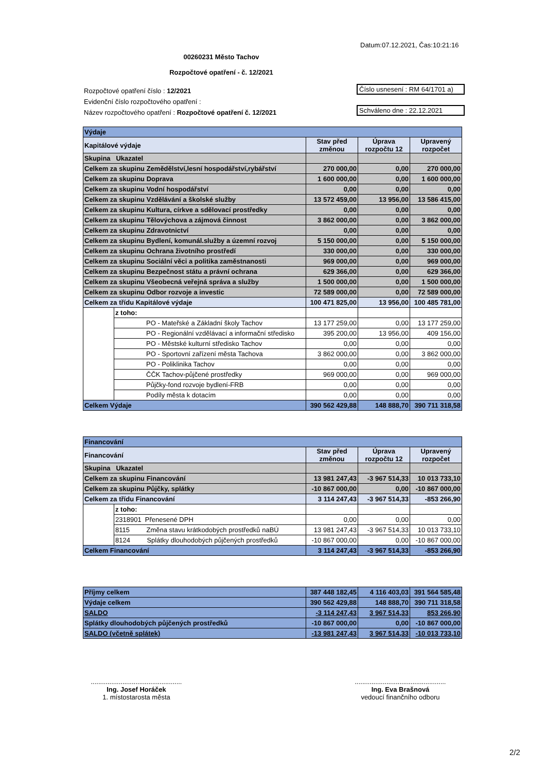Datum:07.12.2021, Čas:10:21:16
00260231 Město Tachov
Rozpočtové opatření - č. 12/2021
Rozpočtové opatření číslo : 12/2021
Evidenční číslo rozpočtového opatření :
Název rozpočtového opatření : Rozpočtové opatření č. 12/2021
Číslo usnesení : RM 64/1701 a)
Schváleno dne : 22.12.2021
| Výdaje | | | | |
| Kapitálové výdaje | | Stav před změnou | Úprava rozpočtu 12 | Upravený rozpočet |
| Skupina Ukazatel | | | | |
| Celkem za skupinu Zemědělství,lesní hospodářství,rybářství | | 270 000,00 | 0,00 | 270 000,00 |
| Celkem za skupinu Doprava | | 1 600 000,00 | 0,00 | 1 600 000,00 |
| Celkem za skupinu Vodní hospodářství | | 0,00 | 0,00 | 0,00 |
| Celkem za skupinu Vzdělávání a školské služby | | 13 572 459,00 | 13 956,00 | 13 586 415,00 |
| Celkem za skupinu Kultura, církve a sdělovací prostředky | | 0,00 | 0,00 | 0,00 |
| Celkem za skupinu Tělovýchova a zájmová činnost | | 3 862 000,00 | 0,00 | 3 862 000,00 |
| Celkem za skupinu Zdravotnictví | | 0,00 | 0,00 | 0,00 |
| Celkem za skupinu Bydlení, komunál.služby a územní rozvoj | | 5 150 000,00 | 0,00 | 5 150 000,00 |
| Celkem za skupinu Ochrana životního prostředí | | 330 000,00 | 0,00 | 330 000,00 |
| Celkem za skupinu Sociální věci a politika zaměstnanosti | | 969 000,00 | 0,00 | 969 000,00 |
| Celkem za skupinu Bezpečnost státu a právní ochrana | | 629 366,00 | 0,00 | 629 366,00 |
| Celkem za skupinu Všeobecná veřejná správa a služby | | 1 500 000,00 | 0,00 | 1 500 000,00 |
| Celkem za skupinu Odbor rozvoje a investic | | 72 589 000,00 | 0,00 | 72 589 000,00 |
| Celkem za třídu Kapitálové výdaje | | 100 471 825,00 | 13 956,00 | 100 485 781,00 |
| | z toho: | | | |
| | PO - Mateřské a Základní školy Tachov | 13 177 259,00 | 0,00 | 13 177 259,00 |
| | PO - Regionální vzdělávací a informační středisko | 395 200,00 | 13 956,00 | 409 156,00 |
| | PO - Městské kulturní středisko Tachov | 0,00 | 0,00 | 0,00 |
| | PO - Sportovní zařízení města Tachova | 3 862 000,00 | 0,00 | 3 862 000,00 |
| | PO - Poliklinika Tachov | 0,00 | 0,00 | 0,00 |
| | ČČK Tachov-půjčené prostředky | 969 000,00 | 0,00 | 969 000,00 |
| | Půjčky-fond rozvoje bydlení-FRB | 0,00 | 0,00 | 0,00 |
| | Podíly města k dotacím | 0,00 | 0,00 | 0,00 |
| Celkem Výdaje | | 390 562 429,88 | 148 888,70 | 390 711 318,58 |
| Financování | | | | |
| Financování | | Stav před změnou | Úprava rozpočtu 12 | Upravený rozpočet |
| Skupina Ukazatel | | | | |
| Celkem za skupinu Financování | | 13 981 247,43 | -3 967 514,33 | 10 013 733,10 |
| Celkem za skupinu Půjčky, splátky | | -10 867 000,00 | 0,00 | -10 867 000,00 |
| Celkem za třídu Financování | | 3 114 247,43 | -3 967 514,33 | -853 266,90 |
| | z toho: | | | |
| | 2318901 Přenesené DPH | 0,00 | 0,00 | 0,00 |
| | 8115 Změna stavu krátkodobých prostředků naBÚ | 13 981 247,43 | -3 967 514,33 | 10 013 733,10 |
| | 8124 Splátky dlouhodobých půjčených prostředků | -10 867 000,00 | 0,00 | -10 867 000,00 |
| Celkem Financování | | 3 114 247,43 | -3 967 514,33 | -853 266,90 |
| Příjmy celkem | 387 448 182,45 | 4 116 403,03 | 391 564 585,48 |
| Výdaje celkem | 390 562 429,88 | 148 888,70 | 390 711 318,58 |
| SALDO | -3 114 247,43 | 3 967 514,33 | 853 266,90 |
| Splátky dlouhodobých půjčených prostředků | -10 867 000,00 | 0,00 | -10 867 000,00 |
| SALDO (včetně splátek) | -13 981 247,43 | 3 967 514,33 | -10 013 733,10 |
.................................................
Ing. Josef Horáček
1. místostarosta města
.................................................
Ing. Eva Brašnová
vedoucí finančního odboru
2/2